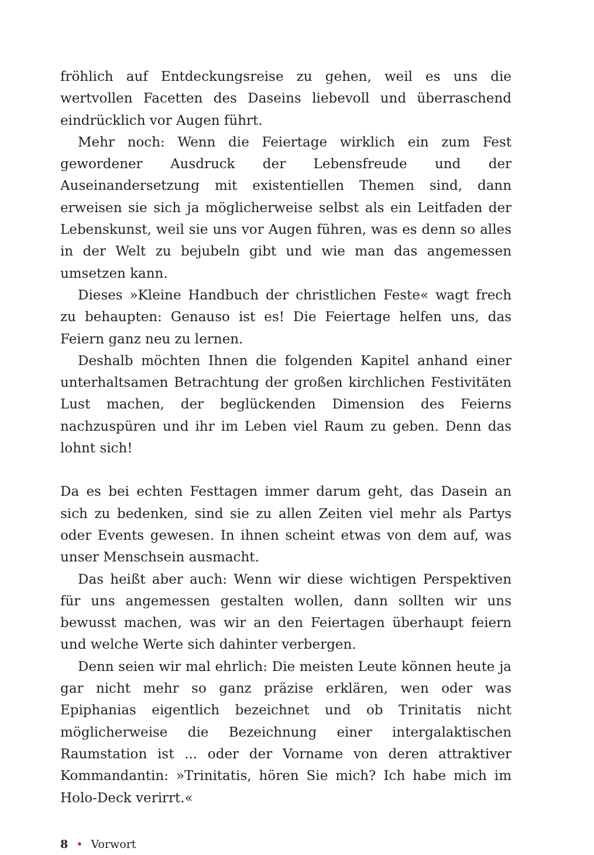fröhlich auf Entdeckungsreise zu gehen, weil es uns die wertvollen Facetten des Daseins liebevoll und überraschend eindrücklich vor Augen führt.
Mehr noch: Wenn die Feiertage wirklich ein zum Fest gewordener Ausdruck der Lebensfreude und der Auseinandersetzung mit existentiellen Themen sind, dann erweisen sie sich ja möglicherweise selbst als ein Leitfaden der Lebenskunst, weil sie uns vor Augen führen, was es denn so alles in der Welt zu bejubeln gibt und wie man das angemessen umsetzen kann.
Dieses »Kleine Handbuch der christlichen Feste« wagt frech zu behaupten: Genauso ist es! Die Feiertage helfen uns, das Feiern ganz neu zu lernen.
Deshalb möchten Ihnen die folgenden Kapitel anhand einer unterhaltsamen Betrachtung der großen kirchlichen Festivitäten Lust machen, der beglückenden Dimension des Feierns nachzuspüren und ihr im Leben viel Raum zu geben. Denn das lohnt sich!
Da es bei echten Festtagen immer darum geht, das Dasein an sich zu bedenken, sind sie zu allen Zeiten viel mehr als Partys oder Events gewesen. In ihnen scheint etwas von dem auf, was unser Menschsein ausmacht.
Das heißt aber auch: Wenn wir diese wichtigen Perspektiven für uns angemessen gestalten wollen, dann sollten wir uns bewusst machen, was wir an den Feiertagen überhaupt feiern und welche Werte sich dahinter verbergen.
Denn seien wir mal ehrlich: Die meisten Leute können heute ja gar nicht mehr so ganz präzise erklären, wen oder was Epiphanias eigentlich bezeichnet und ob Trinitatis nicht möglicherweise die Bezeichnung einer intergalaktischen Raumstation ist ... oder der Vorname von deren attraktiver Kommandantin: »Trinitatis, hören Sie mich? Ich habe mich im Holo-Deck verirrt.«
8 • Vorwort